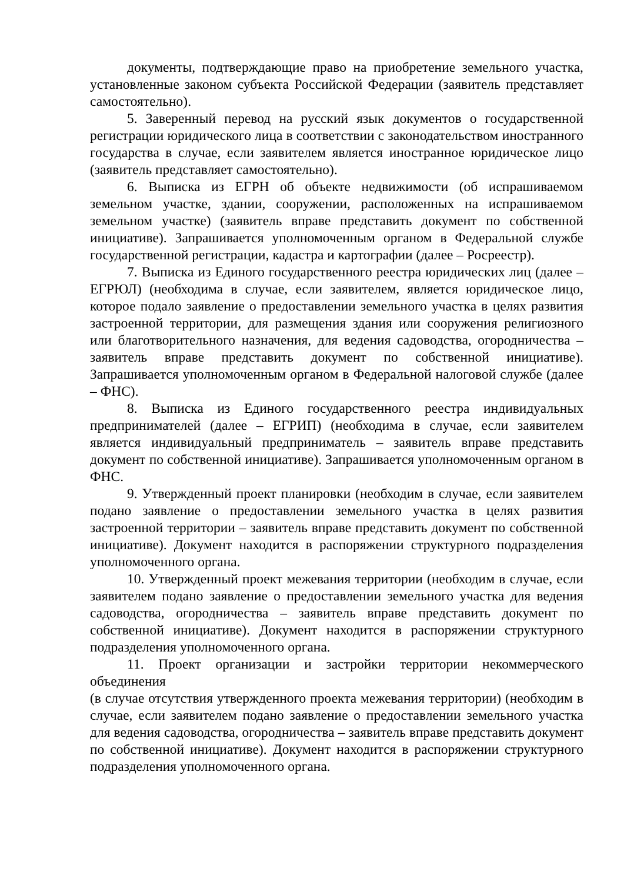документы, подтверждающие право на приобретение земельного участка, установленные законом субъекта Российской Федерации (заявитель представляет самостоятельно).
5. Заверенный перевод на русский язык документов о государственной регистрации юридического лица в соответствии с законодательством иностранного государства в случае, если заявителем является иностранное юридическое лицо (заявитель представляет самостоятельно).
6. Выписка из ЕГРН об объекте недвижимости (об испрашиваемом земельном участке, здании, сооружении, расположенных на испрашиваемом земельном участке) (заявитель вправе представить документ по собственной инициативе). Запрашивается уполномоченным органом в Федеральной службе государственной регистрации, кадастра и картографии (далее – Росреестр).
7. Выписка из Единого государственного реестра юридических лиц (далее – ЕГРЮЛ) (необходима в случае, если заявителем, является юридическое лицо, которое подало заявление о предоставлении земельного участка в целях развития застроенной территории, для размещения здания или сооружения религиозного или благотворительного назначения, для ведения садоводства, огородничества – заявитель вправе представить документ по собственной инициативе). Запрашивается уполномоченным органом в Федеральной налоговой службе (далее – ФНС).
8. Выписка из Единого государственного реестра индивидуальных предпринимателей (далее – ЕГРИП) (необходима в случае, если заявителем является индивидуальный предприниматель – заявитель вправе представить документ по собственной инициативе). Запрашивается уполномоченным органом в ФНС.
9. Утвержденный проект планировки (необходим в случае, если заявителем подано заявление о предоставлении земельного участка в целях развития застроенной территории – заявитель вправе представить документ по собственной инициативе). Документ находится в распоряжении структурного подразделения уполномоченного органа.
10. Утвержденный проект межевания территории (необходим в случае, если заявителем подано заявление о предоставлении земельного участка для ведения садоводства, огородничества – заявитель вправе представить документ по собственной инициативе). Документ находится в распоряжении структурного подразделения уполномоченного органа.
11. Проект организации и застройки территории некоммерческого объединения
(в случае отсутствия утвержденного проекта межевания территории) (необходим в случае, если заявителем подано заявление о предоставлении земельного участка для ведения садоводства, огородничества – заявитель вправе представить документ по собственной инициативе). Документ находится в распоряжении структурного подразделения уполномоченного органа.